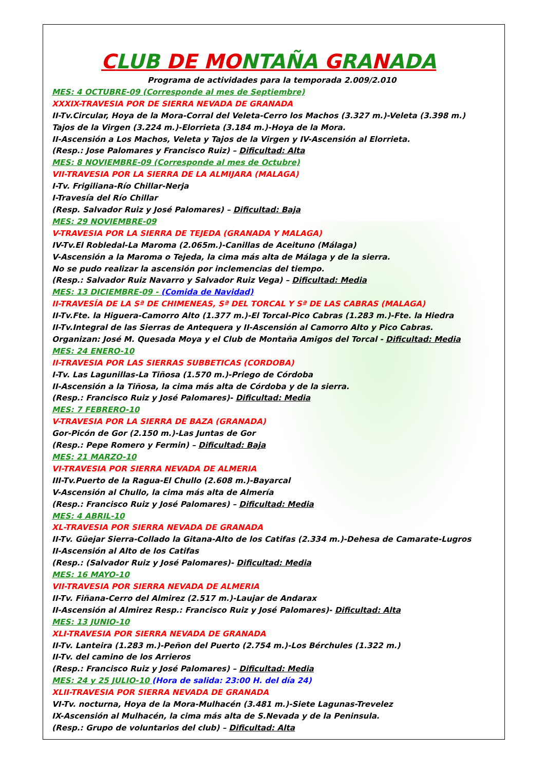CLUB DE MONTAÑA GRANADA
Programa de actividades para la temporada 2.009/2.010
MES: 4 OCTUBRE-09 (Corresponde al mes de Septiembre)
XXXIX-TRAVESIA POR DE SIERRA NEVADA DE GRANADA
II-Tv.Circular, Hoya de la Mora-Corral del Veleta-Cerro los Machos (3.327 m.)-Veleta (3.398 m.)
Tajos de la Virgen (3.224 m.)-Elorrieta (3.184 m.)-Hoya de la Mora.
II-Ascensión a Los Machos, Veleta y Tajos de la Virgen y IV-Ascensión al Elorrieta.
(Resp.: Jose Palomares y Francisco Ruiz) – Dificultad: Alta
MES: 8 NOVIEMBRE-09 (Corresponde al mes de Octubre)
VII-TRAVESIA POR LA SIERRA DE LA ALMIJARA (MALAGA)
I-Tv. Frigiliana-Río Chillar-Nerja
I-Travesía del Río Chillar
(Resp. Salvador Ruiz y José Palomares) – Dificultad: Baja
MES: 29 NOVIEMBRE-09
V-TRAVESIA POR LA SIERRA DE TEJEDA (GRANADA Y MALAGA)
IV-Tv.El Robledal-La Maroma (2.065m.)-Canillas de Aceituno (Málaga)
V-Ascensión a la Maroma o Tejeda, la cima más alta de Málaga y de la sierra.
No se pudo realizar la ascensión por inclemencias del tiempo.
(Resp.: Salvador Ruiz Navarro y Salvador Ruiz Vega) – Dificultad: Media
MES: 13 DICIEMBRE-09 - (Comida de Navidad)
II-TRAVESÍA DE LA Sª DE CHIMENEAS, Sª DEL TORCAL Y Sª DE LAS CABRAS (MALAGA)
II-Tv.Fte. la Higuera-Camorro Alto (1.377 m.)-El Torcal-Pico Cabras (1.283 m.)-Fte. la Hiedra
II-Tv.Integral de las Sierras de Antequera y II-Ascensión al Camorro Alto y Pico Cabras.
Organizan: José M. Quesada Moya y el Club de Montaña Amigos del Torcal - Dificultad: Media
MES: 24 ENERO-10
II-TRAVESIA POR LAS SIERRAS SUBBETICAS (CORDOBA)
I-Tv. Las Lagunillas-La Tiñosa (1.570 m.)-Priego de Córdoba
II-Ascensión a la Tiñosa, la cima más alta de Córdoba y de la sierra.
(Resp.: Francisco Ruiz y José Palomares)- Dificultad: Media
MES: 7 FEBRERO-10
V-TRAVESIA POR LA SIERRA DE BAZA (GRANADA)
Gor-Picón de Gor (2.150 m.)-Las Juntas de Gor
(Resp.: Pepe Romero y Fermin) – Dificultad: Baja
MES: 21 MARZO-10
VI-TRAVESIA POR SIERRA NEVADA DE ALMERIA
III-Tv.Puerto de la Ragua-El Chullo (2.608 m.)-Bayarcal
V-Ascensión al Chullo, la cima más alta de Almería
(Resp.: Francisco Ruiz y José Palomares) – Dificultad: Media
MES: 4 ABRIL-10
XL-TRAVESIA POR SIERRA NEVADA DE GRANADA
II-Tv. Güejar Sierra-Collado la Gitana-Alto de los Catifas (2.334 m.)-Dehesa de Camarate-Lugros
II-Ascensión al Alto de los Catifas
(Resp.: (Salvador Ruiz y José Palomares)- Dificultad: Media
MES: 16 MAYO-10
VII-TRAVESIA POR SIERRA NEVADA DE ALMERIA
II-Tv. Fiñana-Cerro del Almirez (2.517 m.)-Laujar de Andarax
II-Ascensión al Almirez Resp.: Francisco Ruiz y José Palomares)- Dificultad: Alta
MES: 13 JUNIO-10
XLI-TRAVESIA POR SIERRA NEVADA DE GRANADA
II-Tv. Lanteira (1.283 m.)-Peñon del Puerto (2.754 m.)-Los Bérchules (1.322 m.)
II-Tv. del camino de los Arrieros
(Resp.: Francisco Ruiz y José Palomares) – Dificultad: Media
MES: 24 y 25 JULIO-10 (Hora de salida: 23:00 H. del día 24)
XLII-TRAVESIA POR SIERRA NEVADA DE GRANADA
VI-Tv. nocturna, Hoya de la Mora-Mulhacén (3.481 m.)-Siete Lagunas-Trevelez
IX-Ascensión al Mulhacén, la cima más alta de S.Nevada y de la Peninsula.
(Resp.: Grupo de voluntarios del club) – Dificultad: Alta